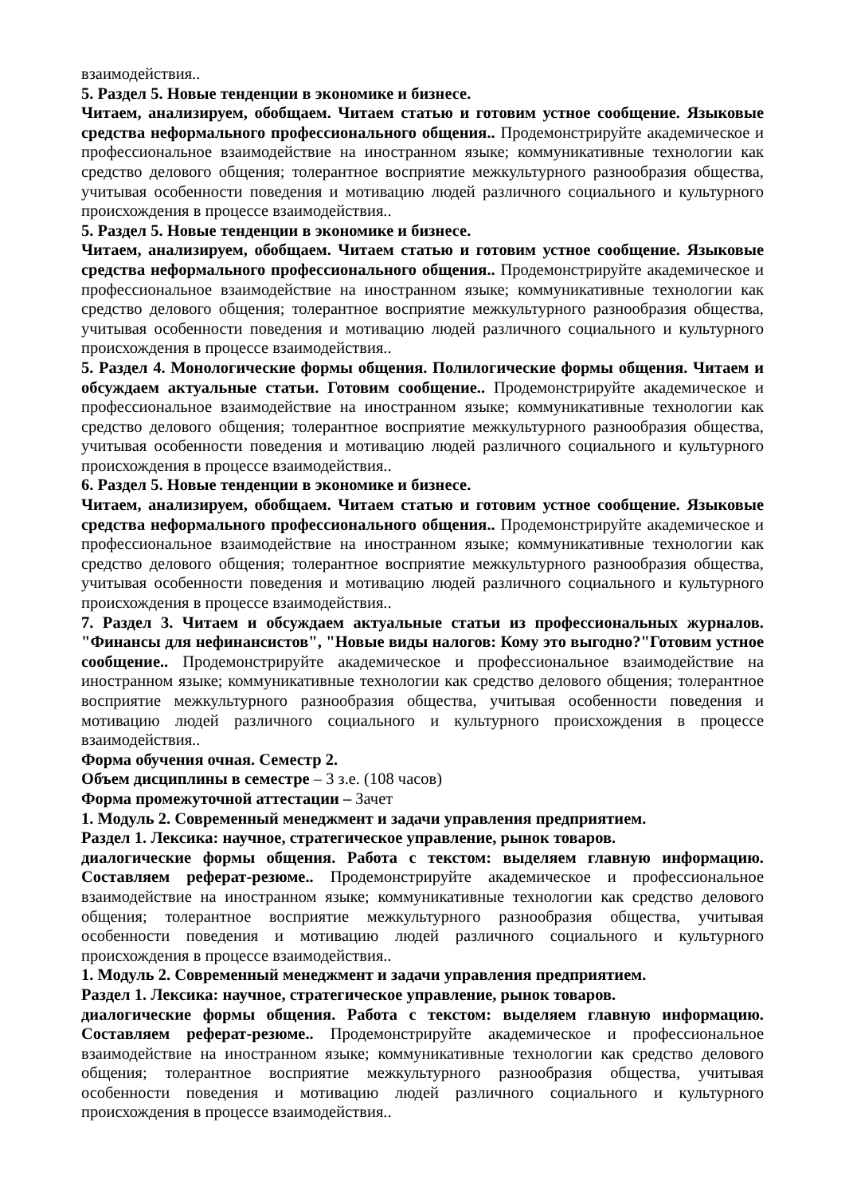взаимодействия..
5. Раздел 5. Новые тенденции в экономике и бизнесе.
Читаем, анализируем, обобщаем. Читаем статью и готовим устное сообщение. Языковые средства неформального профессионального общения.. Продемонстрируйте академическое и профессиональное взаимодействие на иностранном языке; коммуникативные технологии как средство делового общения; толерантное восприятие межкультурного разнообразия общества, учитывая особенности поведения и мотивацию людей различного социального и культурного происхождения в процессе взаимодействия..
5. Раздел 5. Новые тенденции в экономике и бизнесе.
Читаем, анализируем, обобщаем. Читаем статью и готовим устное сообщение. Языковые средства неформального профессионального общения.. Продемонстрируйте академическое и профессиональное взаимодействие на иностранном языке; коммуникативные технологии как средство делового общения; толерантное восприятие межкультурного разнообразия общества, учитывая особенности поведения и мотивацию людей различного социального и культурного происхождения в процессе взаимодействия..
5. Раздел 4. Монологические формы общения. Полилогические формы общения. Читаем и обсуждаем актуальные статьи. Готовим сообщение.. Продемонстрируйте академическое и профессиональное взаимодействие на иностранном языке; коммуникативные технологии как средство делового общения; толерантное восприятие межкультурного разнообразия общества, учитывая особенности поведения и мотивацию людей различного социального и культурного происхождения в процессе взаимодействия..
6. Раздел 5. Новые тенденции в экономике и бизнесе.
Читаем, анализируем, обобщаем. Читаем статью и готовим устное сообщение. Языковые средства неформального профессионального общения.. Продемонстрируйте академическое и профессиональное взаимодействие на иностранном языке; коммуникативные технологии как средство делового общения; толерантное восприятие межкультурного разнообразия общества, учитывая особенности поведения и мотивацию людей различного социального и культурного происхождения в процессе взаимодействия..
7. Раздел 3. Читаем и обсуждаем актуальные статьи из профессиональных журналов. "Финансы для нефинансистов", "Новые виды налогов: Кому это выгодно?"Готовим устное сообщение.. Продемонстрируйте академическое и профессиональное взаимодействие на иностранном языке; коммуникативные технологии как средство делового общения; толерантное восприятие межкультурного разнообразия общества, учитывая особенности поведения и мотивацию людей различного социального и культурного происхождения в процессе взаимодействия..
Форма обучения очная. Семестр 2.
Объем дисциплины в семестре – 3 з.е. (108 часов)
Форма промежуточной аттестации – Зачет
1. Модуль 2. Современный менеджмент и задачи управления предприятием.
Раздел 1. Лексика: научное, стратегическое управление, рынок товаров.
диалогические формы общения. Работа с текстом: выделяем главную информацию. Составляем реферат-резюме.. Продемонстрируйте академическое и профессиональное взаимодействие на иностранном языке; коммуникативные технологии как средство делового общения; толерантное восприятие межкультурного разнообразия общества, учитывая особенности поведения и мотивацию людей различного социального и культурного происхождения в процессе взаимодействия..
1. Модуль 2. Современный менеджмент и задачи управления предприятием.
Раздел 1. Лексика: научное, стратегическое управление, рынок товаров.
диалогические формы общения. Работа с текстом: выделяем главную информацию. Составляем реферат-резюме.. Продемонстрируйте академическое и профессиональное взаимодействие на иностранном языке; коммуникативные технологии как средство делового общения; толерантное восприятие межкультурного разнообразия общества, учитывая особенности поведения и мотивацию людей различного социального и культурного происхождения в процессе взаимодействия..